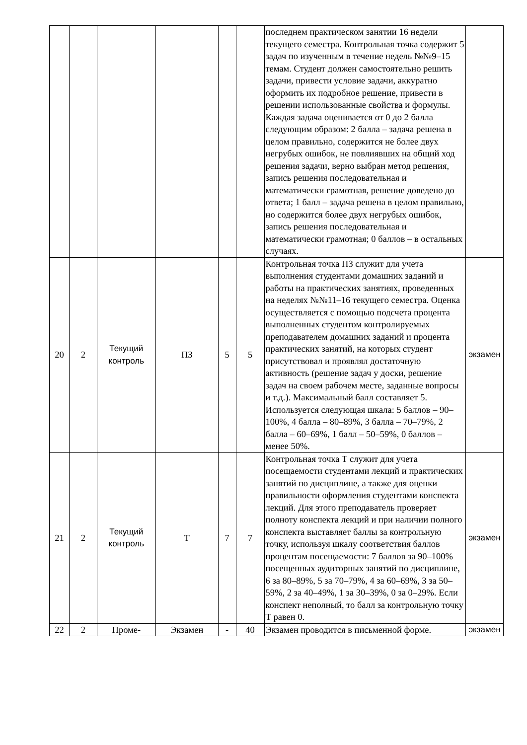| | | | | | | последнем практическом занятии 16 недели текущего семестра. Контрольная точка содержит 5 задач по изученным в течение недель №№9–15 темам. Студент должен самостоятельно решить задачи, привести условие задачи, аккуратно оформить их подробное решение, привести в решении использованные свойства и формулы. Каждая задача оценивается от 0 до 2 балла следующим образом: 2 балла – задача решена в целом правильно, содержится не более двух негрубых ошибок, не повлиявших на общий ход решения задачи, верно выбран метод решения, запись решения последовательная и математически грамотная, решение доведено до ответа; 1 балл – задача решена в целом правильно, но содержится более двух негрубых ошибок, запись решения последовательная и математически грамотная; 0 баллов – в остальных случаях. | |
| 20 | 2 | Текущий контроль | ПЗ | 5 | 5 | Контрольная точка ПЗ служит для учета выполнения студентами домашних заданий и работы на практических занятиях, проведенных на неделях №№11–16 текущего семестра. Оценка осуществляется с помощью подсчета процента выполненных студентом контролируемых преподавателем домашних заданий и процента практических занятий, на которых студент присутствовал и проявлял достаточную активность (решение задач у доски, решение задач на своем рабочем месте, заданные вопросы и т.д.). Максимальный балл составляет 5. Используется следующая шкала: 5 баллов – 90–100%, 4 балла – 80–89%, 3 балла – 70–79%, 2 балла – 60–69%, 1 балл – 50–59%, 0 баллов – менее 50%. | экзамен |
| 21 | 2 | Текущий контроль | Т | 7 | 7 | Контрольная точка Т служит для учета посещаемости студентами лекций и практических занятий по дисциплине, а также для оценки правильности оформления студентами конспекта лекций. Для этого преподаватель проверяет полноту конспекта лекций и при наличии полного конспекта выставляет баллы за контрольную точку, используя шкалу соответствия баллов процентам посещаемости: 7 баллов за 90–100% посещенных аудиторных занятий по дисциплине, 6 за 80–89%, 5 за 70–79%, 4 за 60–69%, 3 за 50–59%, 2 за 40–49%, 1 за 30–39%, 0 за 0–29%. Если конспект неполный, то балл за контрольную точку Т равен 0. | экзамен |
| 22 | 2 | Проме- | Экзамен | - | 40 | Экзамен проводится в письменной форме. | экзамен |